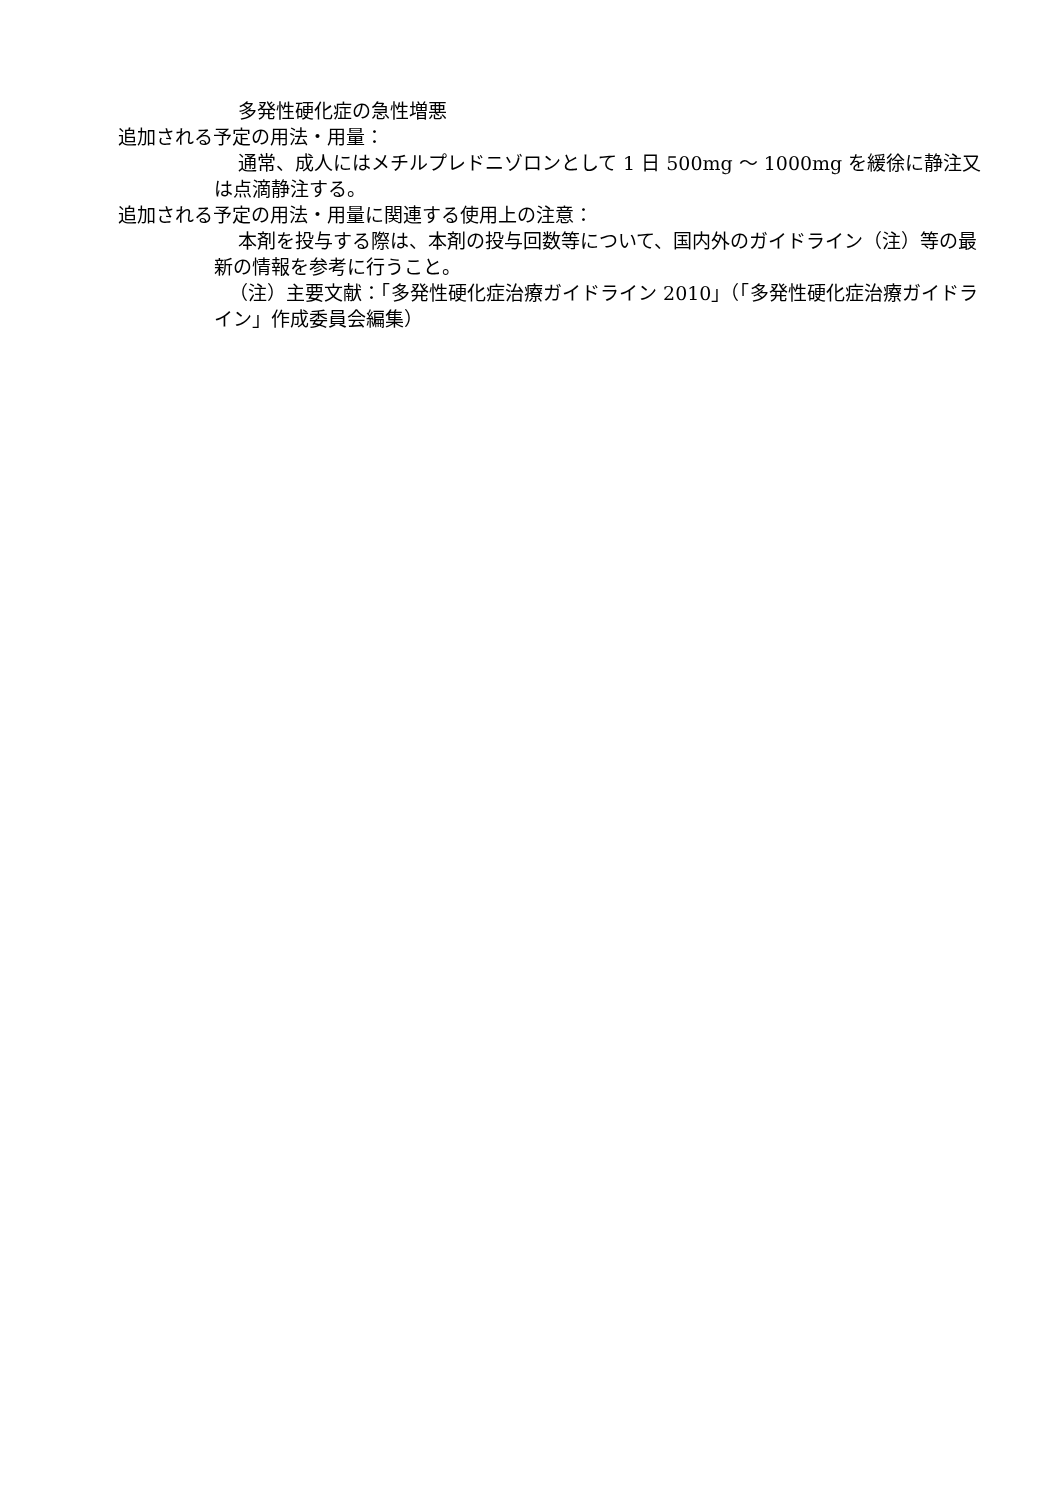多発性硬化症の急性増悪
追加される予定の用法・用量：
通常、成人にはメチルプレドニゾロンとして 1 日 500mg ～ 1000mg を緩徐に静注又は点滴静注する。
追加される予定の用法・用量に関連する使用上の注意：
本剤を投与する際は、本剤の投与回数等について、国内外のガイドライン（注）等の最新の情報を参考に行うこと。
（注）主要文献：「多発性硬化症治療ガイドライン 2010」（「多発性硬化症治療ガイドライン」作成委員会編集）